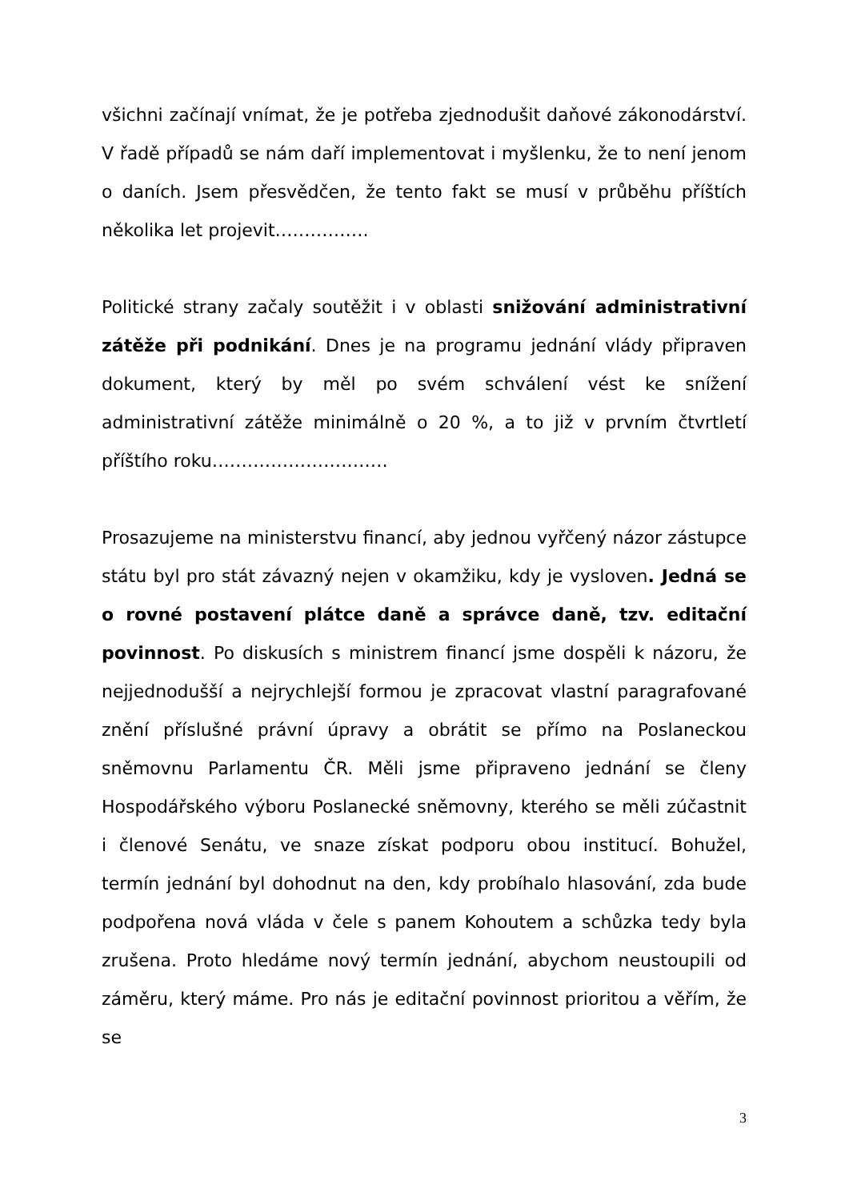všichni začínají vnímat, že je potřeba zjednodušit daňové zákonodárství. V řadě případů se nám daří implementovat i myšlenku, že to není jenom o daních. Jsem přesvědčen, že tento fakt se musí v průběhu příštích několika let projevit…………….
Politické strany začaly soutěžit i v oblasti snižování administrativní zátěže při podnikání. Dnes je na programu jednání vlády připraven dokument, který by měl po svém schválení vést ke snížení administrativní zátěže minimálně o 20 %, a to již v prvním čtvrtletí příštího roku…………………………
Prosazujeme na ministerstvu financí, aby jednou vyřčený názor zástupce státu byl pro stát závazný nejen v okamžiku, kdy je vysloven. Jedná se o rovné postavení plátce daně a správce daně, tzv. editační povinnost. Po diskusích s ministrem financí jsme dospěli k názoru, že nejjednodušší a nejrychlejší formou je zpracovat vlastní paragrafované znění příslušné právní úpravy a obrátit se přímo na Poslaneckou sněmovnu Parlamentu ČR. Měli jsme připraveno jednání se členy Hospodářského výboru Poslanecké sněmovny, kterého se měli zúčastnit i členové Senátu, ve snaze získat podporu obou institucí. Bohužel, termín jednání byl dohodnut na den, kdy probíhalo hlasování, zda bude podpořena nová vláda v čele s panem Kohoutem a schůzka tedy byla zrušena. Proto hledáme nový termín jednání, abychom neustoupili od záměru, který máme. Pro nás je editační povinnost prioritou a věřím, že se
3